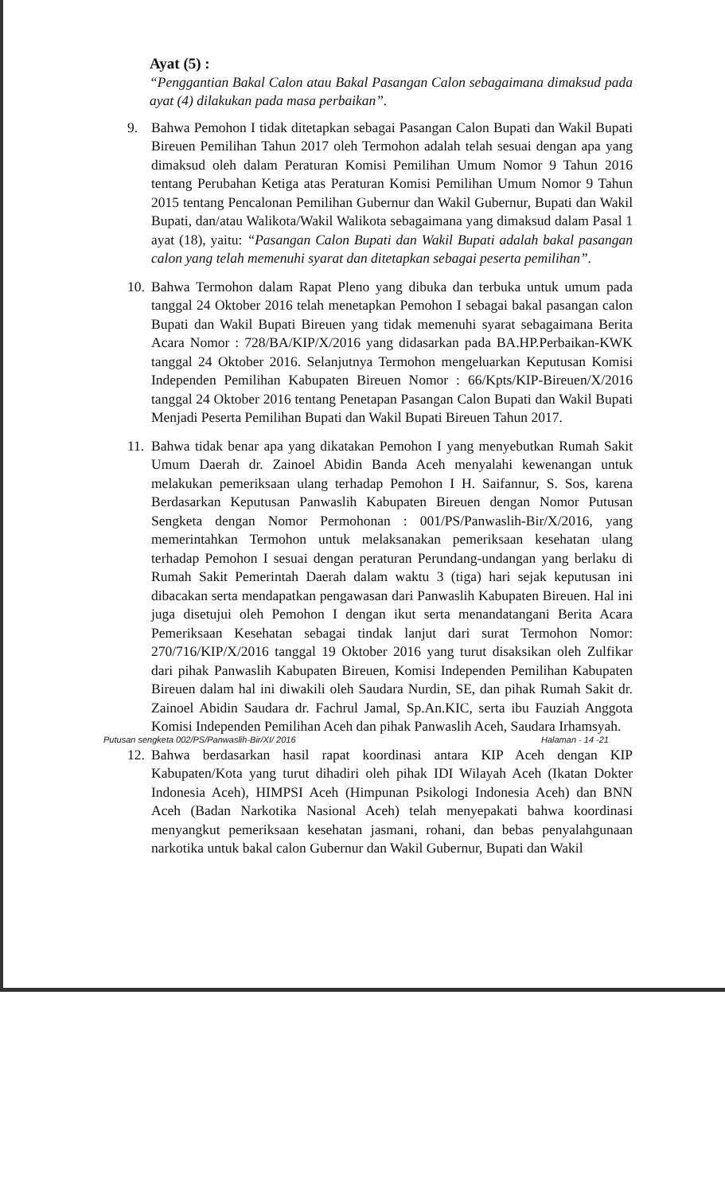Ayat (5) :
“Penggantian Bakal Calon atau Bakal Pasangan Calon sebagaimana dimaksud pada ayat (4) dilakukan pada masa perbaikan”.
9. Bahwa Pemohon I tidak ditetapkan sebagai Pasangan Calon Bupati dan Wakil Bupati Bireuen Pemilihan Tahun 2017 oleh Termohon adalah telah sesuai dengan apa yang dimaksud oleh dalam Peraturan Komisi Pemilihan Umum Nomor 9 Tahun 2016 tentang Perubahan Ketiga atas Peraturan Komisi Pemilihan Umum Nomor 9 Tahun 2015 tentang Pencalonan Pemilihan Gubernur dan Wakil Gubernur, Bupati dan Wakil Bupati, dan/atau Walikota/Wakil Walikota sebagaimana yang dimaksud dalam Pasal 1 ayat (18), yaitu: “Pasangan Calon Bupati dan Wakil Bupati adalah bakal pasangan calon yang telah memenuhi syarat dan ditetapkan sebagai peserta pemilihan”.
10.
Bahwa Termohon dalam Rapat Pleno yang dibuka dan terbuka untuk umum pada tanggal 24 Oktober 2016 telah menetapkan Pemohon I sebagai bakal pasangan calon Bupati dan Wakil Bupati Bireuen yang tidak memenuhi syarat sebagaimana Berita Acara Nomor : 728/BA/KIP/X/2016 yang didasarkan pada BA.HP.Perbaikan-KWK tanggal 24 Oktober 2016. Selanjutnya Termohon mengeluarkan Keputusan Komisi Independen Pemilihan Kabupaten Bireuen Nomor : 66/Kpts/KIP-Bireuen/X/2016 tanggal 24 Oktober 2016 tentang Penetapan Pasangan Calon Bupati dan Wakil Bupati Menjadi Peserta Pemilihan Bupati dan Wakil Bupati Bireuen Tahun 2017.
11.
Bahwa tidak benar apa yang dikatakan Pemohon I yang menyebutkan Rumah Sakit Umum Daerah dr. Zainoel Abidin Banda Aceh menyalahi kewenangan untuk melakukan pemeriksaan ulang terhadap Pemohon I H. Saifannur, S. Sos, karena Berdasarkan Keputusan Panwaslih Kabupaten Bireuen dengan Nomor Putusan Sengketa dengan Nomor Permohonan : 001/PS/Panwaslih-Bir/X/2016, yang memerintahkan Termohon untuk melaksanakan pemeriksaan kesehatan ulang terhadap Pemohon I sesuai dengan peraturan Perundang-undangan yang berlaku di Rumah Sakit Pemerintah Daerah dalam waktu 3 (tiga) hari sejak keputusan ini dibacakan serta mendapatkan pengawasan dari Panwaslih Kabupaten Bireuen. Hal ini juga disetujui oleh Pemohon I dengan ikut serta menandatangani Berita Acara Pemeriksaan Kesehatan sebagai tindak lanjut dari surat Termohon Nomor: 270/716/KIP/X/2016 tanggal 19 Oktober 2016 yang turut disaksikan oleh Zulfikar dari pihak Panwaslih Kabupaten Bireuen, Komisi Independen Pemilihan Kabupaten Bireuen dalam hal ini diwakili oleh Saudara Nurdin, SE, dan pihak Rumah Sakit dr. Zainoel Abidin Saudara dr. Fachrul Jamal, Sp.An.KIC, serta ibu Fauziah Anggota Komisi Independen Pemilihan Aceh dan pihak Panwaslih Aceh, Saudara Irhamsyah.
12.
Bahwa berdasarkan hasil rapat koordinasi antara KIP Aceh dengan KIP Kabupaten/Kota yang turut dihadiri oleh pihak IDI Wilayah Aceh (Ikatan Dokter Indonesia Aceh), HIMPSI Aceh (Himpunan Psikologi Indonesia Aceh) dan BNN Aceh (Badan Narkotika Nasional Aceh) telah menyepakati bahwa koordinasi menyangkut pemeriksaan kesehatan jasmani, rohani, dan bebas penyalahgunaan narkotika untuk bakal calon Gubernur dan Wakil Gubernur, Bupati dan Wakil
Putusan sengketa 002/PS/Panwaslih-Bir/XI/ 2016 Halaman - 14 -21